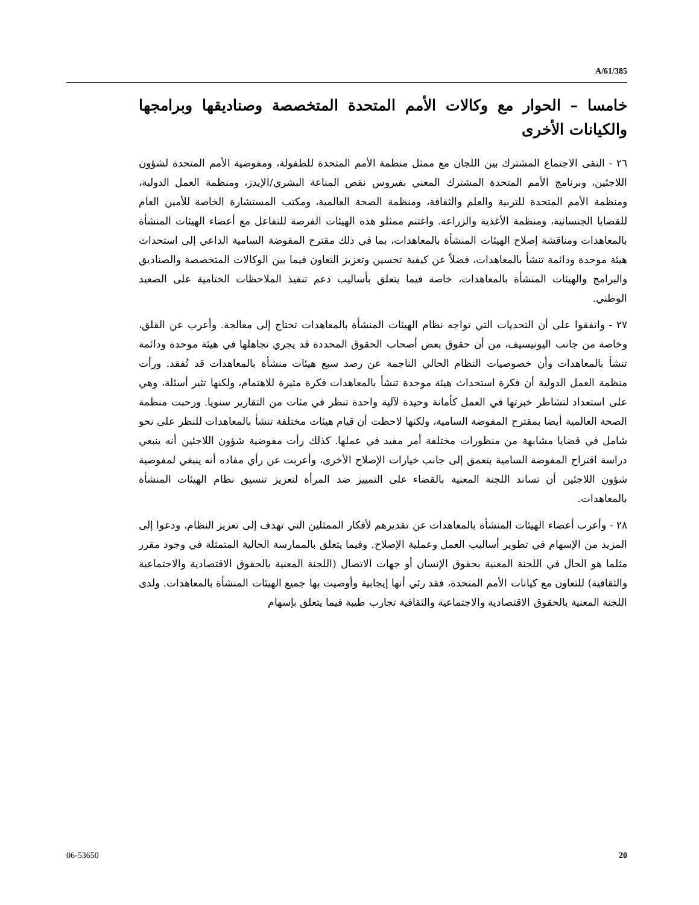A/61/385
خامسا – الحوار مع وكالات الأمم المتحدة المتخصصة وصناديقها وبرامجها والكيانات الأخرى
٢٦ - التقى الاجتماع المشترك بين اللجان مع ممثل منظمة الأمم المتحدة للطفولة، ومفوضية الأمم المتحدة لشؤون اللاجئين، وبرنامج الأمم المتحدة المشترك المعني بفيروس نقص المناعة البشري/الإيدز، ومنظمة العمل الدولية، ومنظمة الأمم المتحدة للتربية والعلم والثقافة، ومنظمة الصحة العالمية، ومكتب المستشارة الخاصة للأمين العام للقضايا الجنسانية، ومنظمة الأغذية والزراعة. واغتنم ممثلو هذه الهيئات الفرصة للتفاعل مع أعضاء الهيئات المنشأة بالمعاهدات ومناقشة إصلاح الهيئات المنشأة بالمعاهدات، بما في ذلك مقترح المفوضة السامية الداعي إلى استحداث هيئة موحدة ودائمة تنشأ بالمعاهدات، فضلاً عن كيفية تحسين وتعزيز التعاون فيما بين الوكالات المتخصصة والصناديق والبرامج والهيئات المنشأة بالمعاهدات، خاصة فيما يتعلق بأساليب دعم تنفيذ الملاحظات الختامية على الصعيد الوطني.
٢٧ - واتفقوا على أن التحديات التي تواجه نظام الهيئات المنشأة بالمعاهدات تحتاج إلى معالجة. وأعرب عن القلق، وخاصة من جانب اليونيسيف، من أن حقوق بعض أصحاب الحقوق المحددة قد يجري تجاهلها في هيئة موحدة ودائمة تنشأ بالمعاهدات وأن خصوصيات النظام الحالي الناجمة عن رصد سبع هيئات منشأة بالمعاهدات قد تُفقد. ورأت منظمة العمل الدولية أن فكرة استحداث هيئة موحدة تنشأ بالمعاهدات فكرة مثيرة للاهتمام، ولكنها تثير أسئلة، وهي على استعداد لتشاطر خبرتها في العمل كأمانة وحيدة لآلية واحدة تنظر في مئات من التقارير سنويا. ورحبت منظمة الصحة العالمية أيضا بمقترح المفوضة السامية، ولكنها لاحظت أن قيام هيئات مختلفة تنشأ بالمعاهدات للنظر على نحو شامل في قضايا مشابهة من منظورات مختلفة أمر مفيد في عملها. كذلك رأت مفوضية شؤون اللاجئين أنه ينبغي دراسة اقتراح المفوضة السامية بتعمق إلى جانب خيارات الإصلاح الأخرى، وأعربت عن رأي مفاده أنه ينبغي لمفوضية شؤون اللاجئين أن تساند اللجنة المعنية بالقضاء على التمييز ضد المرأة لتعزيز تنسيق نظام الهيئات المنشأة بالمعاهدات.
٢٨ - وأعرب أعضاء الهيئات المنشأة بالمعاهدات عن تقديرهم لأفكار الممثلين التي تهدف إلى تعزيز النظام، ودعوا إلى المزيد من الإسهام في تطوير أساليب العمل وعملية الإصلاح. وفيما يتعلق بالممارسة الحالية المتمثلة في وجود مقرر مثلما هو الحال في اللجنة المعنية بحقوق الإنسان أو جهات الاتصال (اللجنة المعنية بالحقوق الاقتصادية والاجتماعية والثقافية) للتعاون مع كيانات الأمم المتحدة، فقد رئي أنها إيجابية وأوصيت بها جميع الهيئات المنشأة بالمعاهدات. ولدى اللجنة المعنية بالحقوق الاقتصادية والاجتماعية والثقافية تجارب طيبة فيما يتعلق بإسهام
06-53650 20